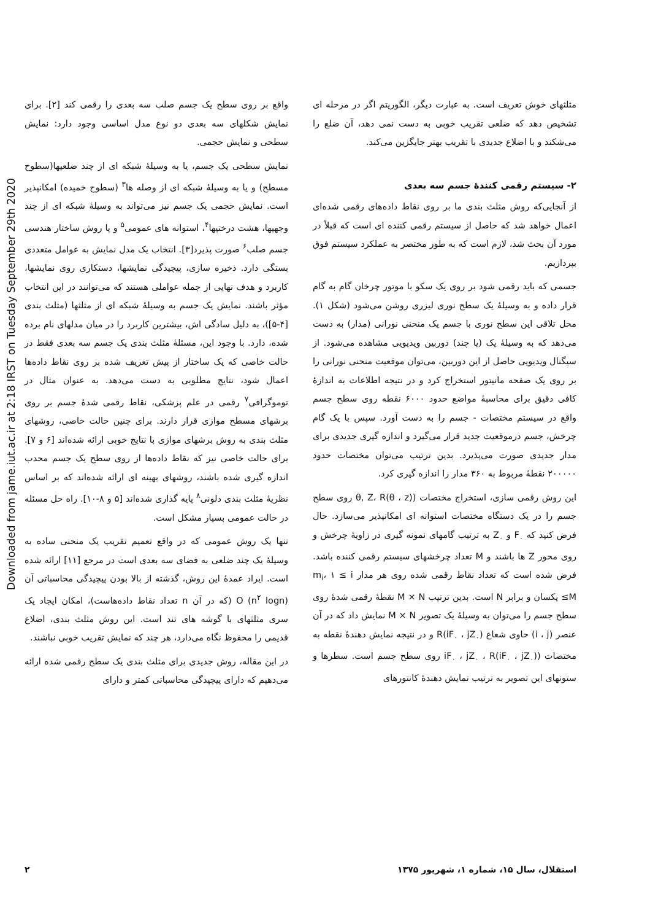Downloaded from jame.iut.ac.ir at 2:18 IRST on Tuesday September 29th 2020
واقع بر روی سطح یک جسم صلب سه بعدی را رقمی کند [۲]. برای نمایش شکلهای سه بعدی دو نوع مدل اساسی وجود دارد: نمایش سطحی و نمایش حجمی.
نمایش سطحی یک جسم، یا به وسیلهٔ شبکه ای از چند ضلعیها(سطوح مسطح) و یا به وسیلهٔ شبکه ای از وصله ها<sup>۳</sup> (سطوح خمیده) امکانپذیر است. نمایش حجمی یک جسم نیز می‌تواند به وسیلهٔ شبکه ای از چند وجهیها، هشت درختیها<sup>۴</sup>، استوانه های عمومی<sup>۵</sup> و یا روش ساختار هندسی جسم صلب<sup>۶</sup> صورت پذیرد[۳]. انتخاب یک مدل نمایش به عوامل متعددی بستگی دارد. ذخیره سازی، پیچیدگی نمایشها، دستکاری روی نمایشها، کاربرد و هدف نهایی از جمله عواملی هستند که می‌توانند در این انتخاب مؤثر باشند. نمایش یک جسم به وسیلهٔ شبکه ای از مثلثها (مثلث بندی [۴-۵])، به دلیل سادگی اش، بیشترین کاربرد را در میان مدلهای نام برده شده، دارد. با وجود این، مسئلهٔ مثلث بندی یک جسم سه بعدی فقط در حالت خاصی که یک ساختار از پیش تعریف شده بر روی نقاط داده‌ها اعمال شود، نتایج مطلوبی به دست می‌دهد. به عنوان مثال در توموگرافی<sup>۷</sup> رقمی در علم پزشکی، نقاط رقمی شدهٔ جسم بر روی برشهای مسطح موازی قرار دارند. برای چنین حالت خاصی، روشهای مثلث بندی به روش برشهای موازی با نتایج خوبی ارائه شده‌اند [۶ و ۷]. برای حالت خاصی نیز که نقاط داده‌ها از روی سطح یک جسم محدب اندازه گیری شده باشند، روشهای بهینه ای ارائه شده‌اند که بر اساس نظریهٔ مثلث بندی دلونی<sup>۸</sup> پایه گذاری شده‌اند [۵ و ۸-۱۰]. راه حل مسئله در حالت عمومی بسیار مشکل است.
تنها یک روش عمومی که در واقع تعمیم تقریب یک منحنی ساده به وسیلهٔ یک چند ضلعی به فضای سه بعدی است در مرجع [۱۱] ارائه شده است. ایراد عمدهٔ این روش، گذشته از بالا بودن پیچیدگی محاسباتی آن (O (n<sup>۲</sup> logn (که در آن n تعداد نقاط داده‌هاست)، امکان ایجاد یک سری مثلثهای با گوشه های تند است. این روش مثلث بندی، اضلاع قدیمی را محفوظ نگاه می‌دارد، هر چند که نمایش تقریب خوبی نباشند.
در این مقاله، روش جدیدی برای مثلث بندی یک سطح رقمی شده ارائه می‌دهیم که دارای پیچیدگی محاسباتی کمتر و دارای
مثلثهای خوش تعریف است. به عبارت دیگر، الگوریتم اگر در مرحله ای تشخیص دهد که ضلعی تقریب خوبی به دست نمی دهد، آن ضلع را می‌شکند و با اضلاع جدیدی با تقریب بهتر جایگزین می‌کند.
۲- سیستم رقمی کنندهٔ جسم سه بعدی
از آنجایی‌که روش مثلث بندی ما بر روی نقاط داده‌های رقمی شده‌ای اعمال خواهد شد که حاصل از سیستم رقمی کننده ای است که قبلاً در مورد آن بحث شد، لازم است که به طور مختصر به عملکرد سیستم فوق بپردازیم.
جسمی که باید رقمی شود بر روی یک سکو با موتور چرخان گام به گام قرار داده و به وسیلهٔ یک سطح نوری لیزری روشن می‌شود (شکل ۱). محل تلاقی این سطح نوری با جسم یک منحنی نورانی (مدار) به دست می‌دهد که به وسیلهٔ یک (یا چند) دوربین ویدیویی مشاهده می‌شود. از سیگنال ویدیویی حاصل از این دوربین، می‌توان موقعیت منحنی نورانی را بر روی یک صفحه مانیتور استخراج کرد و در نتیجه اطلاعات به اندازهٔ کافی دقیق برای محاسبهٔ مواضع حدود ۶۰۰۰ نقطه روی سطح جسم واقع در سیستم مختصات - جسم را به دست آورد. سپس با یک گام چرخش، جسم درموقعیت جدید قرار می‌گیرد و اندازه گیری جدیدی برای مدار جدیدی صورت می‌پذیرد. بدین ترتیب می‌توان مختصات حدود ۲۰۰۰۰۰ نقطهٔ مربوط به ۳۶۰ مدار را اندازه گیری کرد.
این روش رقمی سازی، استخراج مختصات ((θ, Z، R(θ ، z روی سطح جسم را در یک دستگاه مختصات استوانه ای امکانپذیر می‌سازد. حال فرض کنید که F<sub>۰</sub> و Z<sub>۰</sub> به ترتیب گامهای نمونه گیری در زاویهٔ چرخش و روی محور Z ها باشند و M تعداد چرخشهای سیستم رقمی کننده باشد. فرض شده است که تعداد نقاط رقمی شده روی هر مدار m<sub>i</sub>، ۱ ≤ i ≤M یکسان و برابر N است. بدین ترتیب M × N نقطهٔ رقمی شدهٔ روی سطح جسم را می‌توان به وسیلهٔ یک تصویر M × N نمایش داد که در آن عنصر (i ، j) حاوی شعاع (R(iF<sub>۰</sub> ، jZ<sub>۰</sub> و در نتیجه نمایش دهندهٔ نقطه به مختصات ((iF<sub>۰</sub> ، jZ<sub>۰</sub> ، R(iF<sub>۰</sub> ، jZ<sub>۰</sub> روی سطح جسم است. سطرها و ستونهای این تصویر به ترتیب نمایش دهندهٔ کانتورهای
۲ استقلال، سال ۱۵، شماره ۱، شهریور ۱۳۷۵